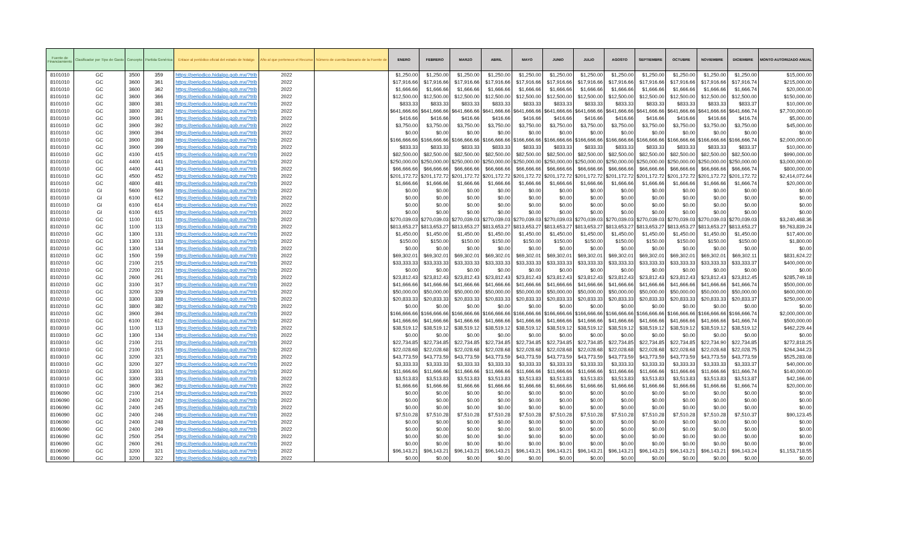| Fuente de Financiamiento | Clasificador por Tipo de Gasto | Concepto | Partida Genérica | Enlace al periódico oficial del estado de hidalgo | Año al que pertenece el Recurso | Número de cuenta Bancario de la Fuente de | ENERO | FEBRERO | MARZO | ABRIL | MAYO | JUNIO | JULIO | AGOSTO | SEPTIEMBRE | OCTUBRE | NOVIEMBRE | DICIEMBRE | MONTO AUTORIZADO ANUAL |
| --- | --- | --- | --- | --- | --- | --- | --- | --- | --- | --- | --- | --- | --- | --- | --- | --- | --- | --- | --- |
| 8101010 | GC | 3500 | 359 | https://periodico.hidalgo.gob.mx/?trib | 2022 | | $1,250.00 | $1,250.00 | $1,250.00 | $1,250.00 | $1,250.00 | $1,250.00 | $1,250.00 | $1,250.00 | $1,250.00 | $1,250.00 | $1,250.00 | $1,250.00 | $15,000.00 |
| 8101010 | GC | 3600 | 361 | https://periodico.hidalgo.gob.mx/?trib | 2022 | | $17,916.66 | $17,916.66 | $17,916.66 | $17,916.66 | $17,916.66 | $17,916.66 | $17,916.66 | $17,916.66 | $17,916.66 | $17,916.66 | $17,916.66 | $17,916.74 | $215,000.00 |
| 8101010 | GC | 3600 | 362 | https://periodico.hidalgo.gob.mx/?trib | 2022 | | $1,666.66 | $1,666.66 | $1,666.66 | $1,666.66 | $1,666.66 | $1,666.66 | $1,666.66 | $1,666.66 | $1,666.66 | $1,666.66 | $1,666.66 | $1,666.74 | $20,000.00 |
| 8101010 | GC | 3600 | 366 | https://periodico.hidalgo.gob.mx/?trib | 2022 | | $12,500.00 | $12,500.00 | $12,500.00 | $12,500.00 | $12,500.00 | $12,500.00 | $12,500.00 | $12,500.00 | $12,500.00 | $12,500.00 | $12,500.00 | $12,500.00 | $150,000.00 |
| 8101010 | GC | 3800 | 381 | https://periodico.hidalgo.gob.mx/?trib | 2022 | | $833.33 | $833.33 | $833.33 | $833.33 | $833.33 | $833.33 | $833.33 | $833.33 | $833.33 | $833.33 | $833.33 | $833.37 | $10,000.00 |
| 8101010 | GC | 3800 | 382 | https://periodico.hidalgo.gob.mx/?trib | 2022 | | $641,666.66 | $641,666.66 | $641,666.66 | $641,666.66 | $641,666.66 | $641,666.66 | $641,666.66 | $641,666.66 | $641,666.66 | $641,666.66 | $641,666.66 | $641,666.74 | $7,700,000.00 |
| 8101010 | GC | 3900 | 391 | https://periodico.hidalgo.gob.mx/?trib | 2022 | | $416.66 | $416.66 | $416.66 | $416.66 | $416.66 | $416.66 | $416.66 | $416.66 | $416.66 | $416.66 | $416.66 | $416.74 | $5,000.00 |
| 8101010 | GC | 3900 | 392 | https://periodico.hidalgo.gob.mx/?trib | 2022 | | $3,750.00 | $3,750.00 | $3,750.00 | $3,750.00 | $3,750.00 | $3,750.00 | $3,750.00 | $3,750.00 | $3,750.00 | $3,750.00 | $3,750.00 | $3,750.00 | $45,000.00 |
| 8101010 | GC | 3900 | 394 | https://periodico.hidalgo.gob.mx/?trib | 2022 | | $0.00 | $0.00 | $0.00 | $0.00 | $0.00 | $0.00 | $0.00 | $0.00 | $0.00 | $0.00 | $0.00 | $0.00 | $0.00 |
| 8101010 | GC | 3900 | 398 | https://periodico.hidalgo.gob.mx/?trib | 2022 | | $166,666.66 | $166,666.66 | $166,666.66 | $166,666.66 | $166,666.66 | $166,666.66 | $166,666.66 | $166,666.66 | $166,666.66 | $166,666.66 | $166,666.66 | $166,666.74 | $2,000,000.00 |
| 8101010 | GC | 3900 | 399 | https://periodico.hidalgo.gob.mx/?trib | 2022 | | $833.33 | $833.33 | $833.33 | $833.33 | $833.33 | $833.33 | $833.33 | $833.33 | $833.33 | $833.33 | $833.33 | $833.37 | $10,000.00 |
| 8101010 | GC | 4100 | 415 | https://periodico.hidalgo.gob.mx/?trib | 2022 | | $82,500.00 | $82,500.00 | $82,500.00 | $82,500.00 | $82,500.00 | $82,500.00 | $82,500.00 | $82,500.00 | $82,500.00 | $82,500.00 | $82,500.00 | $82,500.00 | $990,000.00 |
| 8101010 | GC | 4400 | 441 | https://periodico.hidalgo.gob.mx/?trib | 2022 | | $250,000.00 | $250,000.00 | $250,000.00 | $250,000.00 | $250,000.00 | $250,000.00 | $250,000.00 | $250,000.00 | $250,000.00 | $250,000.00 | $250,000.00 | $250,000.00 | $3,000,000.00 |
| 8101010 | GC | 4400 | 443 | https://periodico.hidalgo.gob.mx/?trib | 2022 | | $66,666.66 | $66,666.66 | $66,666.66 | $66,666.66 | $66,666.66 | $66,666.66 | $66,666.66 | $66,666.66 | $66,666.66 | $66,666.66 | $66,666.66 | $66,666.74 | $800,000.00 |
| 8101010 | GC | 4500 | 452 | https://periodico.hidalgo.gob.mx/?trib | 2022 | | $201,172.72 | $201,172.72 | $201,172.72 | $201,172.72 | $201,172.72 | $201,172.72 | $201,172.72 | $201,172.72 | $201,172.72 | $201,172.72 | $201,172.72 | $201,172.72 | $2,414,072.64 |
| 8101010 | GC | 4800 | 481 | https://periodico.hidalgo.gob.mx/?trib | 2022 | | $1,666.66 | $1,666.66 | $1,666.66 | $1,666.66 | $1,666.66 | $1,666.66 | $1,666.66 | $1,666.66 | $1,666.66 | $1,666.66 | $1,666.66 | $1,666.74 | $20,000.00 |
| 8101010 | GI | 5600 | 569 | https://periodico.hidalgo.gob.mx/?trib | 2022 | | $0.00 | $0.00 | $0.00 | $0.00 | $0.00 | $0.00 | $0.00 | $0.00 | $0.00 | $0.00 | $0.00 | $0.00 | $0.00 |
| 8101010 | GI | 6100 | 612 | https://periodico.hidalgo.gob.mx/?trib | 2022 | | $0.00 | $0.00 | $0.00 | $0.00 | $0.00 | $0.00 | $0.00 | $0.00 | $0.00 | $0.00 | $0.00 | $0.00 | $0.00 |
| 8101010 | GI | 6100 | 614 | https://periodico.hidalgo.gob.mx/?trib | 2022 | | $0.00 | $0.00 | $0.00 | $0.00 | $0.00 | $0.00 | $0.00 | $0.00 | $0.00 | $0.00 | $0.00 | $0.00 | $0.00 |
| 8101010 | GI | 6100 | 615 | https://periodico.hidalgo.gob.mx/?trib | 2022 | | $0.00 | $0.00 | $0.00 | $0.00 | $0.00 | $0.00 | $0.00 | $0.00 | $0.00 | $0.00 | $0.00 | $0.00 | $0.00 |
| 8102010 | GC | 1100 | 111 | https://periodico.hidalgo.gob.mx/?trib | 2022 | | $270,039.03 | $270,039.03 | $270,039.03 | $270,039.03 | $270,039.03 | $270,039.03 | $270,039.03 | $270,039.03 | $270,039.03 | $270,039.03 | $270,039.03 | $270,039.03 | $3,240,468.36 |
| 8102010 | GC | 1100 | 113 | https://periodico.hidalgo.gob.mx/?trib | 2022 | | $813,653.27 | $813,653.27 | $813,653.27 | $813,653.27 | $813,653.27 | $813,653.27 | $813,653.27 | $813,653.27 | $813,653.27 | $813,653.27 | $813,653.27 | $813,653.27 | $9,763,839.24 |
| 8102010 | GC | 1300 | 131 | https://periodico.hidalgo.gob.mx/?trib | 2022 | | $1,450.00 | $1,450.00 | $1,450.00 | $1,450.00 | $1,450.00 | $1,450.00 | $1,450.00 | $1,450.00 | $1,450.00 | $1,450.00 | $1,450.00 | $1,450.00 | $17,400.00 |
| 8102010 | GC | 1300 | 133 | https://periodico.hidalgo.gob.mx/?trib | 2022 | | $150.00 | $150.00 | $150.00 | $150.00 | $150.00 | $150.00 | $150.00 | $150.00 | $150.00 | $150.00 | $150.00 | $150.00 | $1,800.00 |
| 8102010 | GC | 1300 | 134 | https://periodico.hidalgo.gob.mx/?trib | 2022 | | $0.00 | $0.00 | $0.00 | $0.00 | $0.00 | $0.00 | $0.00 | $0.00 | $0.00 | $0.00 | $0.00 | $0.00 | $0.00 |
| 8102010 | GC | 1500 | 159 | https://periodico.hidalgo.gob.mx/?trib | 2022 | | $69,302.01 | $69,302.01 | $69,302.01 | $69,302.01 | $69,302.01 | $69,302.01 | $69,302.01 | $69,302.01 | $69,302.01 | $69,302.01 | $69,302.01 | $69,302.11 | $831,624.22 |
| 8102010 | GC | 2100 | 215 | https://periodico.hidalgo.gob.mx/?trib | 2022 | | $33,333.33 | $33,333.33 | $33,333.33 | $33,333.33 | $33,333.33 | $33,333.33 | $33,333.33 | $33,333.33 | $33,333.33 | $33,333.33 | $33,333.33 | $33,333.37 | $400,000.00 |
| 8102010 | GC | 2200 | 221 | https://periodico.hidalgo.gob.mx/?trib | 2022 | | $0.00 | $0.00 | $0.00 | $0.00 | $0.00 | $0.00 | $0.00 | $0.00 | $0.00 | $0.00 | $0.00 | $0.00 | $0.00 |
| 8102010 | GC | 2600 | 261 | https://periodico.hidalgo.gob.mx/?trib | 2022 | | $23,812.43 | $23,812.43 | $23,812.43 | $23,812.43 | $23,812.43 | $23,812.43 | $23,812.43 | $23,812.43 | $23,812.43 | $23,812.43 | $23,812.43 | $23,812.45 | $285,749.18 |
| 8102010 | GC | 3100 | 317 | https://periodico.hidalgo.gob.mx/?trib | 2022 | | $41,666.66 | $41,666.66 | $41,666.66 | $41,666.66 | $41,666.66 | $41,666.66 | $41,666.66 | $41,666.66 | $41,666.66 | $41,666.66 | $41,666.66 | $41,666.74 | $500,000.00 |
| 8102010 | GC | 3200 | 329 | https://periodico.hidalgo.gob.mx/?trib | 2022 | | $50,000.00 | $50,000.00 | $50,000.00 | $50,000.00 | $50,000.00 | $50,000.00 | $50,000.00 | $50,000.00 | $50,000.00 | $50,000.00 | $50,000.00 | $50,000.00 | $600,000.00 |
| 8102010 | GC | 3300 | 338 | https://periodico.hidalgo.gob.mx/?trib | 2022 | | $20,833.33 | $20,833.33 | $20,833.33 | $20,833.33 | $20,833.33 | $20,833.33 | $20,833.33 | $20,833.33 | $20,833.33 | $20,833.33 | $20,833.33 | $20,833.37 | $250,000.00 |
| 8102010 | GC | 3800 | 382 | https://periodico.hidalgo.gob.mx/?trib | 2022 | | $0.00 | $0.00 | $0.00 | $0.00 | $0.00 | $0.00 | $0.00 | $0.00 | $0.00 | $0.00 | $0.00 | $0.00 | $0.00 |
| 8102010 | GC | 3900 | 394 | https://periodico.hidalgo.gob.mx/?trib | 2022 | | $166,666.66 | $166,666.66 | $166,666.66 | $166,666.66 | $166,666.66 | $166,666.66 | $166,666.66 | $166,666.66 | $166,666.66 | $166,666.66 | $166,666.66 | $166,666.74 | $2,000,000.00 |
| 8102010 | GC | 6100 | 612 | https://periodico.hidalgo.gob.mx/?trib | 2022 | | $41,666.66 | $41,666.66 | $41,666.66 | $41,666.66 | $41,666.66 | $41,666.66 | $41,666.66 | $41,666.66 | $41,666.66 | $41,666.66 | $41,666.66 | $41,666.74 | $500,000.00 |
| 8103010 | GC | 1100 | 113 | https://periodico.hidalgo.gob.mx/?trib | 2022 | | $38,519.12 | $38,519.12 | $38,519.12 | $38,519.12 | $38,519.12 | $38,519.12 | $38,519.12 | $38,519.12 | $38,519.12 | $38,519.12 | $38,519.12 | $38,519.12 | $462,229.44 |
| 8103010 | GC | 1300 | 134 | https://periodico.hidalgo.gob.mx/?trib | 2022 | | $0.00 | $0.00 | $0.00 | $0.00 | $0.00 | $0.00 | $0.00 | $0.00 | $0.00 | $0.00 | $0.00 | $0.00 | $0.00 |
| 8103010 | GC | 2100 | 211 | https://periodico.hidalgo.gob.mx/?trib | 2022 | | $22,734.85 | $22,734.85 | $22,734.85 | $22,734.85 | $22,734.85 | $22,734.85 | $22,734.85 | $22,734.85 | $22,734.85 | $22,734.85 | $22,734.90 | $22,734.85 | $272,818.25 |
| 8103010 | GC | 2100 | 215 | https://periodico.hidalgo.gob.mx/?trib | 2022 | | $22,028.68 | $22,028.68 | $22,028.68 | $22,028.68 | $22,028.68 | $22,028.68 | $22,028.68 | $22,028.68 | $22,028.68 | $22,028.68 | $22,028.68 | $22,028.75 | $264,344.23 |
| 8103010 | GC | 3200 | 321 | https://periodico.hidalgo.gob.mx/?trib | 2022 | | $43,773.59 | $43,773.59 | $43,773.59 | $43,773.59 | $43,773.59 | $43,773.59 | $43,773.59 | $43,773.59 | $43,773.59 | $43,773.59 | $43,773.59 | $43,773.59 | $525,283.08 |
| 8103010 | GC | 3200 | 327 | https://periodico.hidalgo.gob.mx/?trib | 2022 | | $3,333.33 | $3,333.33 | $3,333.33 | $3,333.33 | $3,333.33 | $3,333.33 | $3,333.33 | $3,333.33 | $3,333.33 | $3,333.33 | $3,333.33 | $3,333.37 | $40,000.00 |
| 8103010 | GC | 3300 | 331 | https://periodico.hidalgo.gob.mx/?trib | 2022 | | $11,666.66 | $11,666.66 | $11,666.66 | $11,666.66 | $11,666.66 | $11,666.66 | $11,666.66 | $11,666.66 | $11,666.66 | $11,666.66 | $11,666.66 | $11,666.74 | $140,000.00 |
| 8103010 | GC | 3300 | 333 | https://periodico.hidalgo.gob.mx/?trib | 2022 | | $3,513.83 | $3,513.83 | $3,513.83 | $3,513.83 | $3,513.83 | $3,513.83 | $3,513.83 | $3,513.83 | $3,513.83 | $3,513.83 | $3,513.83 | $3,513.87 | $42,166.00 |
| 8103010 | GC | 3600 | 362 | https://periodico.hidalgo.gob.mx/?trib | 2022 | | $1,666.66 | $1,666.66 | $1,666.66 | $1,666.66 | $1,666.66 | $1,666.66 | $1,666.66 | $1,666.66 | $1,666.66 | $1,666.66 | $1,666.66 | $1,666.74 | $20,000.00 |
| 8106090 | GC | 2100 | 214 | https://periodico.hidalgo.gob.mx/?trib | 2022 | | $0.00 | $0.00 | $0.00 | $0.00 | $0.00 | $0.00 | $0.00 | $0.00 | $0.00 | $0.00 | $0.00 | $0.00 | $0.00 |
| 8106090 | GC | 2400 | 242 | https://periodico.hidalgo.gob.mx/?trib | 2022 | | $0.00 | $0.00 | $0.00 | $0.00 | $0.00 | $0.00 | $0.00 | $0.00 | $0.00 | $0.00 | $0.00 | $0.00 | $0.00 |
| 8106090 | GC | 2400 | 245 | https://periodico.hidalgo.gob.mx/?trib | 2022 | | $0.00 | $0.00 | $0.00 | $0.00 | $0.00 | $0.00 | $0.00 | $0.00 | $0.00 | $0.00 | $0.00 | $0.00 | $0.00 |
| 8106090 | GC | 2400 | 246 | https://periodico.hidalgo.gob.mx/?trib | 2022 | | $7,510.28 | $7,510.28 | $7,510.28 | $7,510.28 | $7,510.28 | $7,510.28 | $7,510.28 | $7,510.28 | $7,510.28 | $7,510.28 | $7,510.28 | $7,510.37 | $90,123.45 |
| 8106090 | GC | 2400 | 248 | https://periodico.hidalgo.gob.mx/?trib | 2022 | | $0.00 | $0.00 | $0.00 | $0.00 | $0.00 | $0.00 | $0.00 | $0.00 | $0.00 | $0.00 | $0.00 | $0.00 | $0.00 |
| 8106090 | GC | 2400 | 249 | https://periodico.hidalgo.gob.mx/?trib | 2022 | | $0.00 | $0.00 | $0.00 | $0.00 | $0.00 | $0.00 | $0.00 | $0.00 | $0.00 | $0.00 | $0.00 | $0.00 | $0.00 |
| 8106090 | GC | 2500 | 254 | https://periodico.hidalgo.gob.mx/?trib | 2022 | | $0.00 | $0.00 | $0.00 | $0.00 | $0.00 | $0.00 | $0.00 | $0.00 | $0.00 | $0.00 | $0.00 | $0.00 | $0.00 |
| 8106090 | GC | 2600 | 261 | https://periodico.hidalgo.gob.mx/?trib | 2022 | | $0.00 | $0.00 | $0.00 | $0.00 | $0.00 | $0.00 | $0.00 | $0.00 | $0.00 | $0.00 | $0.00 | $0.00 | $0.00 |
| 8106090 | GC | 3200 | 321 | https://periodico.hidalgo.gob.mx/?trib | 2022 | | $96,143.21 | $96,143.21 | $96,143.21 | $96,143.21 | $96,143.21 | $96,143.21 | $96,143.21 | $96,143.21 | $96,143.21 | $96,143.21 | $96,143.21 | $96,143.24 | $1,153,718.55 |
| 8106090 | GC | 3200 | 322 | https://periodico.hidalgo.gob.mx/?trib | 2022 | | $0.00 | $0.00 | $0.00 | $0.00 | $0.00 | $0.00 | $0.00 | $0.00 | $0.00 | $0.00 | $0.00 | $0.00 | $0.00 |